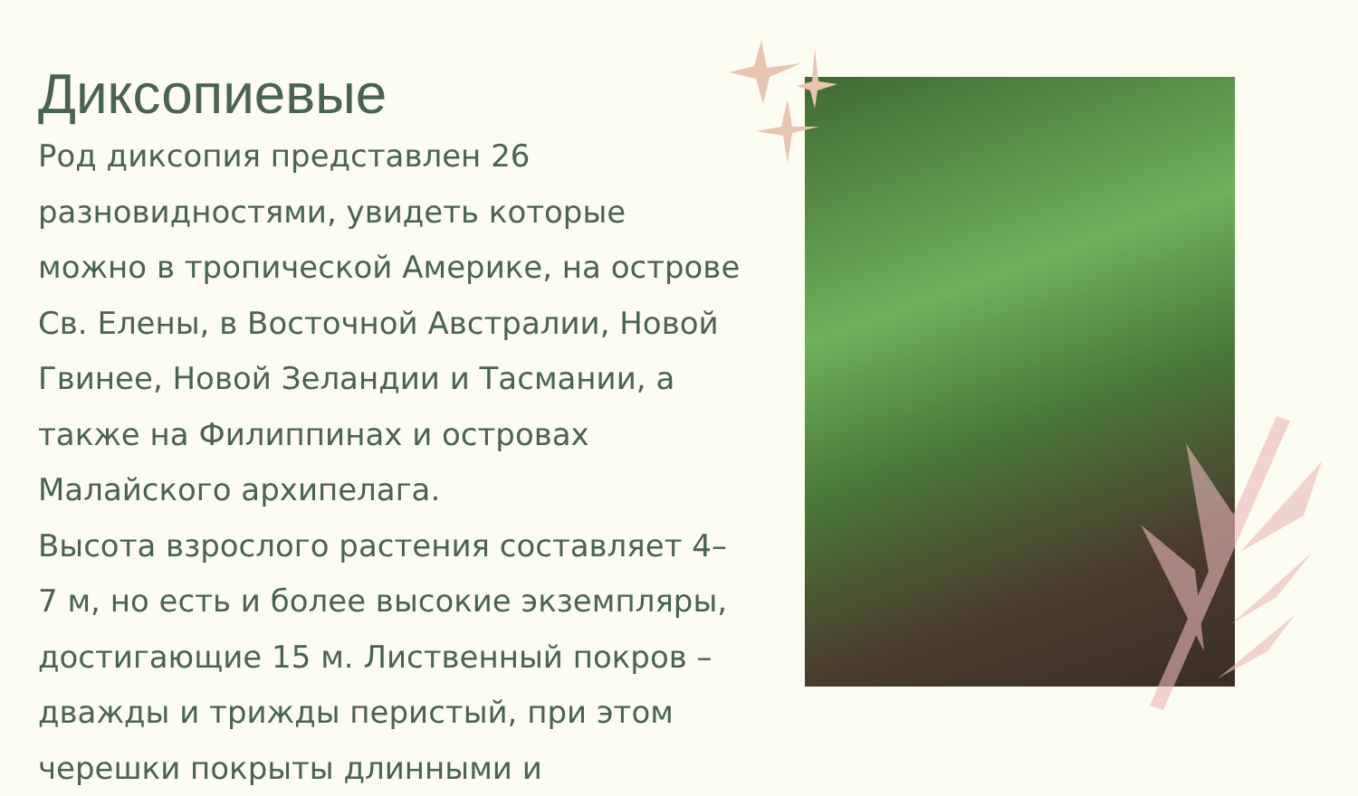Диксопиевые
Род диксопия представлен 26 разновидностями, увидеть которые можно в тропической Америке, на острове Св. Елены, в Восточной Австралии, Новой Гвинее, Новой Зеландии и Тасмании, а также на Филиппинах и островах Малайского архипелага.
Высота взрослого растения составляет 4–7 м, но есть и более высокие экземпляры, достигающие 15 м. Лиственный покров – дважды и трижды перистый, при этом черешки покрыты длинными и